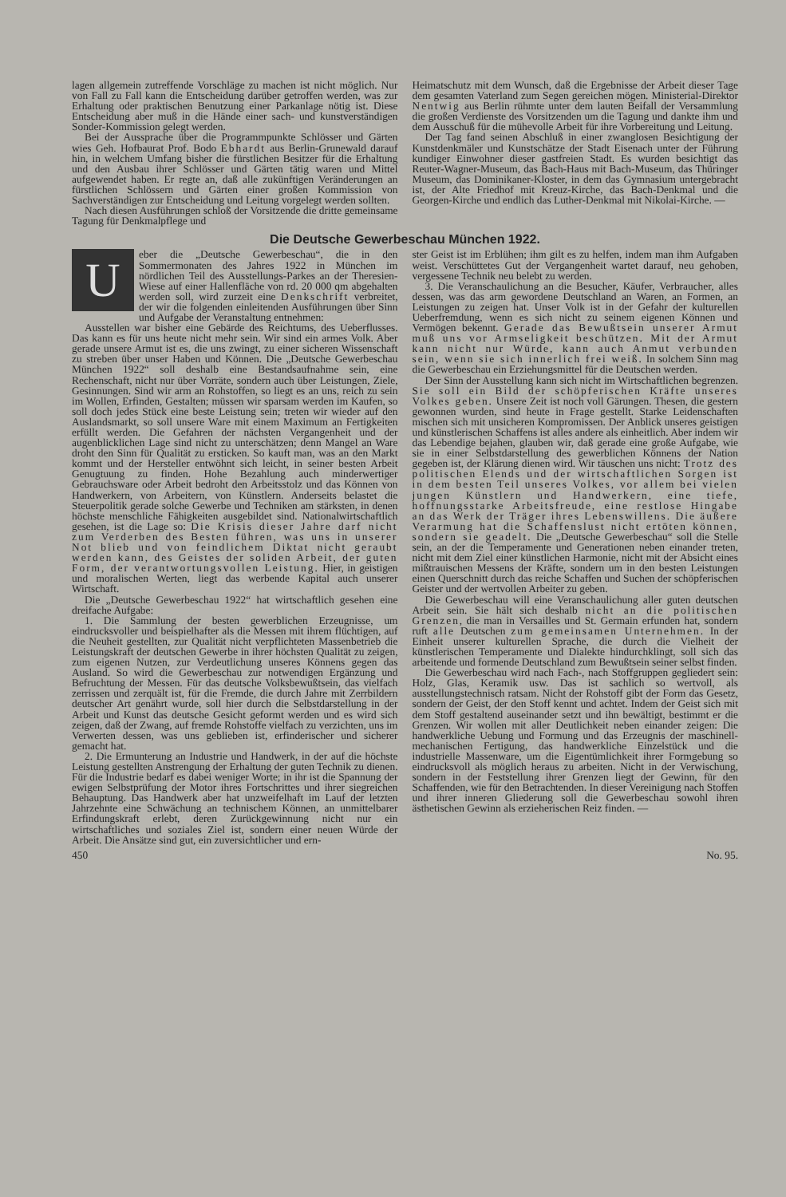lagen allgemein zutreffende Vorschläge zu machen ist nicht möglich. Nur von Fall zu Fall kann die Entscheidung darüber getroffen werden, was zur Erhaltung oder praktischen Benutzung einer Parkanlage nötig ist. Diese Entscheidung aber muß in die Hände einer sach- und kunstverständigen Sonder-Kommission gelegt werden.
Bei der Aussprache über die Programmpunkte Schlösser und Gärten wies Geh. Hofbaurat Prof. Bodo Ebhardt aus Berlin-Grunewald darauf hin, in welchem Umfang bisher die fürstlichen Besitzer für die Erhaltung und den Ausbau ihrer Schlösser und Gärten tätig waren und Mittel aufgewendet haben. Er regte an, daß alle zukünftigen Veränderungen an fürstlichen Schlössern und Gärten einer großen Kommission von Sachverständigen zur Entscheidung und Leitung vorgelegt werden sollten.
Nach diesen Ausführungen schloß der Vorsitzende die dritte gemeinsame Tagung für Denkmalpflege und
Heimatschutz mit dem Wunsch, daß die Ergebnisse der Arbeit dieser Tage dem gesamten Vaterland zum Segen gereichen mögen. Ministerial-Direktor Nentwig aus Berlin rühmte unter dem lauten Beifall der Versammlung die großen Verdienste des Vorsitzenden um die Tagung und dankte ihm und dem Ausschuß für die mühevolle Arbeit für ihre Vorbereitung und Leitung.
Der Tag fand seinen Abschluß in einer zwanglosen Besichtigung der Kunstdenkmäler und Kunstschätze der Stadt Eisenach unter der Führung kundiger Einwohner dieser gastfreien Stadt. Es wurden besichtigt das Reuter-Wagner-Museum, das Bach-Haus mit Bach-Museum, das Thüringer Museum, das Dominikaner-Kloster, in dem das Gymnasium untergebracht ist, der Alte Friedhof mit Kreuz-Kirche, das Bach-Denkmal und die Georgen-Kirche und endlich das Luther-Denkmal mit Nikolai-Kirche. —
Die Deutsche Gewerbeschau München 1922.
Ueber die „Deutsche Gewerbeschau“, die in den Sommermonaten des Jahres 1922 in München im nördlichen Teil des Ausstellungs-Parkes an der Theresien-Wiese auf einer Hallenfläche von rd. 20 000 qm abgehalten werden soll, wird zurzeit eine Denkschrift verbreitet, der wir die folgenden einleitenden Ausführungen über Sinn und Aufgabe der Veranstaltung entnehmen:
Ausstellen war bisher eine Gebärde des Reichtums, des Ueberflusses. Das kann es für uns heute nicht mehr sein. Wir sind ein armes Volk. Aber gerade unsere Armut ist es, die uns zwingt, zu einer sicheren Wissenschaft zu streben über unser Haben und Können. Die „Deutsche Gewerbeschau München 1922“ soll deshalb eine Bestandsaufnahme sein, eine Rechenschaft, nicht nur über Vorräte, sondern auch über Leistungen, Ziele, Gesinnungen. Sind wir arm an Rohstoffen, so liegt es an uns, reich zu sein im Wollen, Erfinden, Gestalten; müssen wir sparsam werden im Kaufen, so soll doch jedes Stück eine beste Leistung sein; treten wir wieder auf den Auslandsmarkt, so soll unsere Ware mit einem Maximum an Fertigkeiten erfüllt werden. Die Gefahren der nächsten Vergangenheit und der augenblicklichen Lage sind nicht zu unterschätzen; denn Mangel an Ware droht den Sinn für Qualität zu ersticken. So kauft man, was an den Markt kommt und der Hersteller entwöhnt sich leicht, in seiner besten Arbeit Genugtuung zu finden. Hohe Bezahlung auch minderwertiger Gebrauchsware oder Arbeit bedroht den Arbeitsstolz und das Können von Handwerkern, von Arbeitern, von Künstlern. Anderseits belastet die Steuerpolitik gerade solche Gewerbe und Techniken am stärksten, in denen höchste menschliche Fähigkeiten ausgebildet sind. Nationalwirtschaftlich gesehen, ist die Lage so: Die Krisis dieser Jahre darf nicht zum Verderben des Besten führen, was uns in unserer Not blieb und von feindlichem Diktat nicht geraubt werden kann, des Geistes der soliden Arbeit, der guten Form, der verantwortungsvollen Leistung. Hier, in geistigen und moralischen Werten, liegt das werbende Kapital auch unserer Wirtschaft.
Die „Deutsche Gewerbeschau 1922“ hat wirtschaftlich gesehen eine dreifache Aufgabe:
1. Die Sammlung der besten gewerblichen Erzeugnisse, um eindrucksvoller und beispielhafter als die Messen mit ihrem flüchtigen, auf die Neuheit gestellten, zur Qualität nicht verpflichteten Massenbetrieb die Leistungskraft der deutschen Gewerbe in ihrer höchsten Qualität zu zeigen, zum eigenen Nutzen, zur Verdeutlichung unseres Könnens gegen das Ausland. So wird die Gewerbeschau zur notwendigen Ergänzung und Befruchtung der Messen. Für das deutsche Volksbewußtsein, das vielfach zerrissen und zerquält ist, für die Fremde, die durch Jahre mit Zerrbildern deutscher Art genährt wurde, soll hier durch die Selbstdarstellung in der Arbeit und Kunst das deutsche Gesicht geformt werden und es wird sich zeigen, daß der Zwang, auf fremde Rohstoffe vielfach zu verzichten, uns im Verwerten dessen, was uns geblieben ist, erfinderischer und sicherer gemacht hat.
2. Die Ermunterung an Industrie und Handwerk, in der auf die höchste Leistung gestellten Anstrengung der Erhaltung der guten Technik zu dienen. Für die Industrie bedarf es dabei weniger Worte; in ihr ist die Spannung der ewigen Selbstprüfung der Motor ihres Fortschrittes und ihrer siegreichen Behauptung. Das Handwerk aber hat unzweifelhaft im Lauf der letzten Jahrzehnte eine Schwächung an technischem Können, an unmittelbarer Erfindungskraft erlebt, deren Zurückgewinnung nicht nur ein wirtschaftliches und soziales Ziel ist, sondern einer neuen Würde der Arbeit. Die Ansätze sind gut, ein zuversichtlicher und ern-
ster Geist ist im Erblühen; ihm gilt es zu helfen, indem man ihm Aufgaben weist. Verschüttetes Gut der Vergangenheit wartet darauf, neu gehoben, vergessene Technik neu belebt zu werden.
3. Die Veranschaulichung an die Besucher, Käufer, Verbraucher, alles dessen, was das arm gewordene Deutschland an Waren, an Formen, an Leistungen zu zeigen hat. Unser Volk ist in der Gefahr der kulturellen Ueberfremdung, wenn es sich nicht zu seinem eigenen Können und Vermögen bekennt. Gerade das Bewußtsein unserer Armut muß uns vor Armseligkeit beschützen. Mit der Armut kann nicht nur Würde, kann auch Anmut verbunden sein, wenn sie sich innerlich frei weiß. In solchem Sinn mag die Gewerbeschau ein Erziehungsmittel für die Deutschen werden.
Der Sinn der Ausstellung kann sich nicht im Wirtschaftlichen begrenzen. Sie soll ein Bild der schöpferischen Kräfte unseres Volkes geben. Unsere Zeit ist noch voll Gärungen. Thesen, die gestern gewonnen wurden, sind heute in Frage gestellt. Starke Leidenschaften mischen sich mit unsicheren Kompromissen. Der Anblick unseres geistigen und künstlerischen Schaffens ist alles andere als einheitlich. Aber indem wir das Lebendige bejahen, glauben wir, daß gerade eine große Aufgabe, wie sie in einer Selbstdarstellung des gewerblichen Könnens der Nation gegeben ist, der Klärung dienen wird. Wir täuschen uns nicht: Trotz des politischen Elends und der wirtschaftlichen Sorgen ist in dem besten Teil unseres Volkes, vor allem bei vielen jungen Künstlern und Handwerkern, eine tiefe, hoffnungsstarke Arbeitsfreude, eine restlose Hingabe an das Werk der Träger ihres Lebenswillens. Die äußere Verarmung hat die Schaffenslust nicht ertöten können, sondern sie geadelt. Die „Deutsche Gewerbeschau“ soll die Stelle sein, an der die Temperamente und Generationen neben einander treten, nicht mit dem Ziel einer künstlichen Harmonie, nicht mit der Absicht eines mißtrauischen Messens der Kräfte, sondern um in den besten Leistungen einen Querschnitt durch das reiche Schaffen und Suchen der schöpferischen Geister und der wertvollen Arbeiter zu geben.
Die Gewerbeschau will eine Veranschaulichung aller guten deutschen Arbeit sein. Sie hält sich deshalb nicht an die politischen Grenzen, die man in Versailles und St. Germain erfunden hat, sondern ruft alle Deutschen zum gemeinsamen Unternehmen. In der Einheit unserer kulturellen Sprache, die durch die Vielheit der künstlerischen Temperamente und Dialekte hindurchklingt, soll sich das arbeitende und formende Deutschland zum Bewußtsein seiner selbst finden.
Die Gewerbeschau wird nach Fach-, nach Stoffgruppen gegliedert sein: Holz, Glas, Keramik usw. Das ist sachlich so wertvoll, als ausstellungstechnisch ratsam. Nicht der Rohstoff gibt der Form das Gesetz, sondern der Geist, der den Stoff kennt und achtet. Indem der Geist sich mit dem Stoff gestaltend auseinander setzt und ihn bewältigt, bestimmt er die Grenzen. Wir wollen mit aller Deutlichkeit neben einander zeigen: Die handwerkliche Uebung und Formung und das Erzeugnis der maschinell-mechanischen Fertigung, das handwerkliche Einzelstück und die industrielle Massenware, um die Eigentümlichkeit ihrer Formgebung so eindrucksvoll als möglich heraus zu arbeiten. Nicht in der Verwischung, sondern in der Feststellung ihrer Grenzen liegt der Gewinn, für den Schaffenden, wie für den Betrachtenden. In dieser Vereinigung nach Stoffen und ihrer inneren Gliederung soll die Gewerbeschau sowohl ihren ästhetischen Gewinn als erzieherischen Reiz finden. —
450 No. 95.